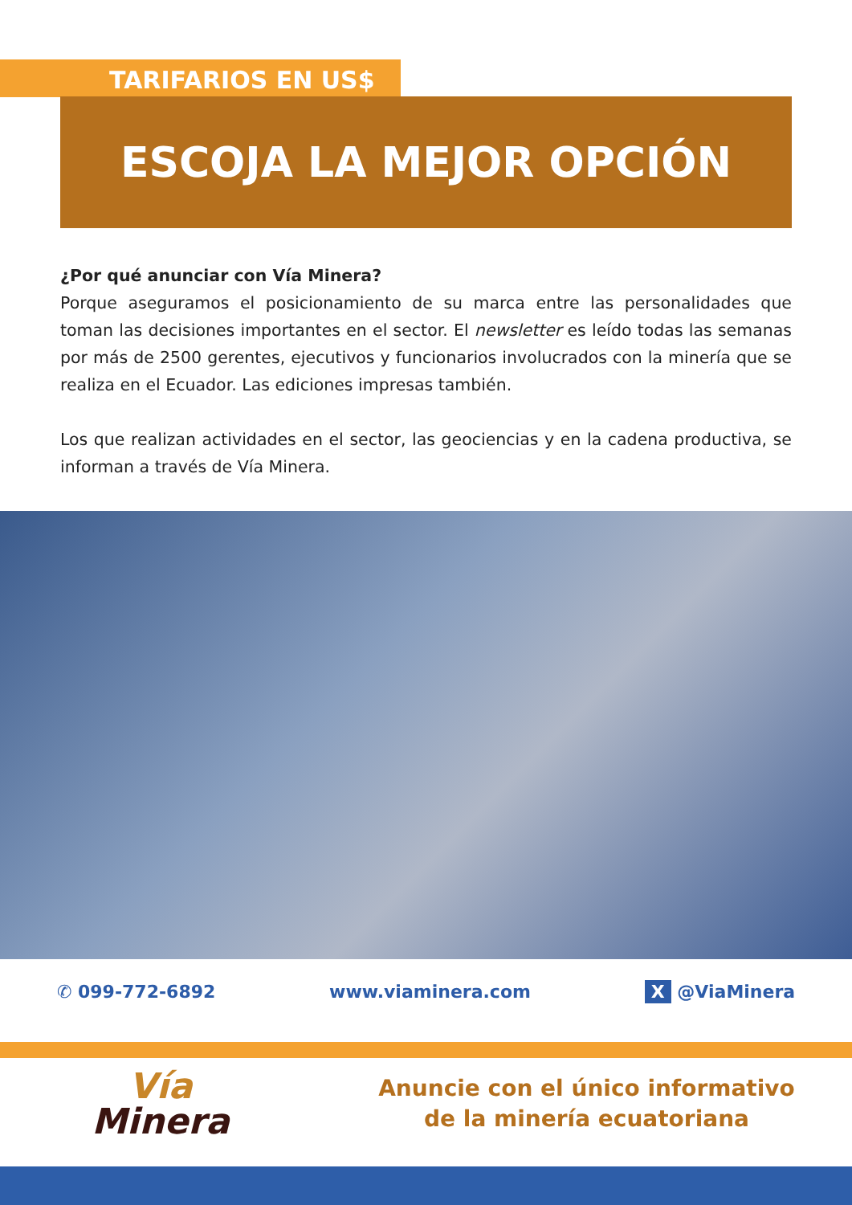TARIFARIOS EN US$
ESCOJA LA MEJOR OPCIÓN
¿Por qué anunciar con Vía Minera?
Porque aseguramos el posicionamiento de su marca entre las personalidades que toman las decisiones importantes en el sector. El newsletter es leído todas las semanas por más de 2500 gerentes, ejecutivos y funcionarios involucrados con la minería que se realiza en el Ecuador. Las ediciones impresas también.
Los que realizan actividades en el sector, las geociencias y en la cadena productiva, se informan a través de Vía Minera.
✆ 099-772-6892 www.viaminera.com X @ViaMinera
Vía
Minera
Anuncie con el único informativo
de la minería ecuatoriana